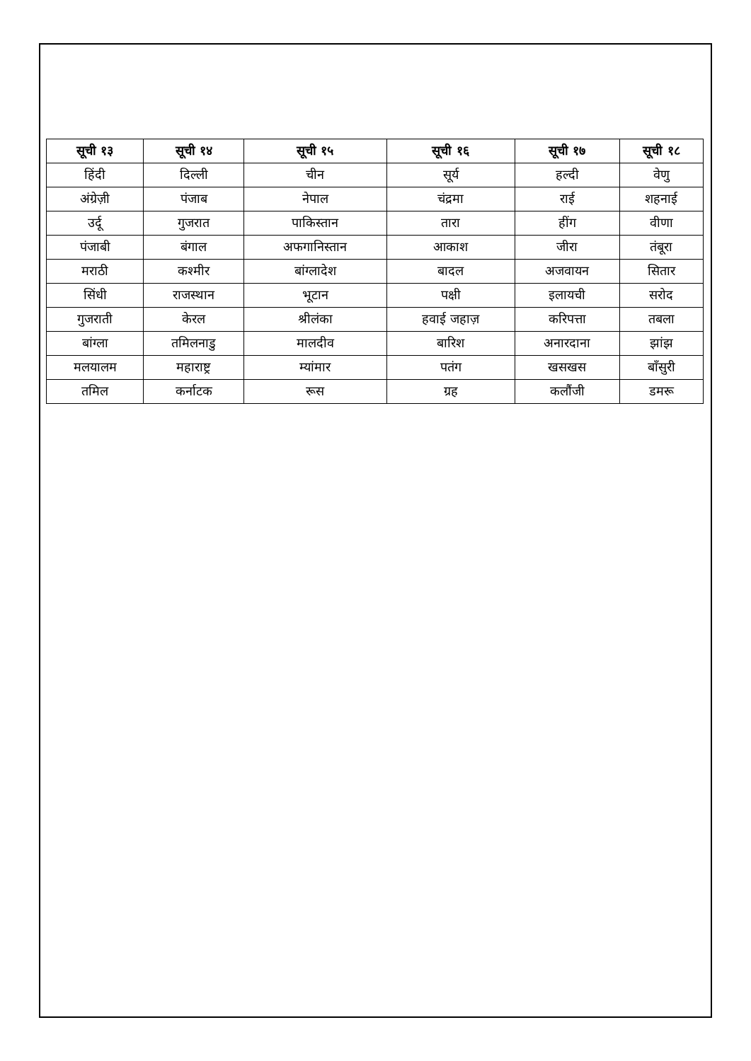| सूची १३ | सूची १४ | सूची १५ | सूची १६ | सूची १७ | सूची १८ |
| --- | --- | --- | --- | --- | --- |
| हिंदी | दिल्ली | चीन | सूर्य | हल्दी | वेणु |
| अंग्रेज़ी | पंजाब | नेपाल | चंद्रमा | राई | शहनाई |
| उर्दू | गुजरात | पाकिस्तान | तारा | हींग | वीणा |
| पंजाबी | बंगाल | अफगानिस्तान | आकाश | जीरा | तंबूरा |
| मराठी | कश्मीर | बांग्लादेश | बादल | अजवायन | सितार |
| सिंधी | राजस्थान | भूटान | पक्षी | इलायची | सरोद |
| गुजराती | केरल | श्रीलंका | हवाई जहाज़ | करिपत्ता | तबला |
| बांग्ला | तमिलनाडु | मालदीव | बारिश | अनारदाना | झांझ |
| मलयालम | महाराष्ट्र | म्यांमार | पतंग | खसखस | बाँसुरी |
| तमिल | कर्नाटक | रूस | ग्रह | कलौंजी | डमरू |